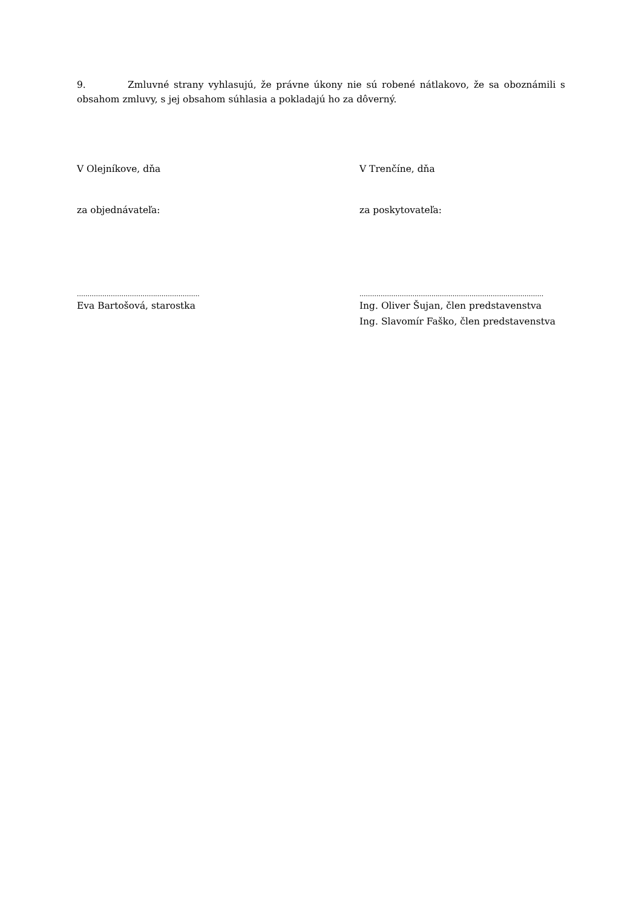9. Zmluvné strany vyhlasujú, že právne úkony nie sú robené nátlakovo, že sa oboznámili s obsahom zmluvy, s jej obsahom súhlasia a pokladajú ho za dôverný.
V Olejníkove, dňa V Trenčíne, dňa
za objednávateľa: za poskytovateľa:
.......................................................... .......................................................................................
Eva Bartošová, starostka Ing. Oliver Šujan, člen predstavenstva
Ing. Slavomír Faško, člen predstavenstva